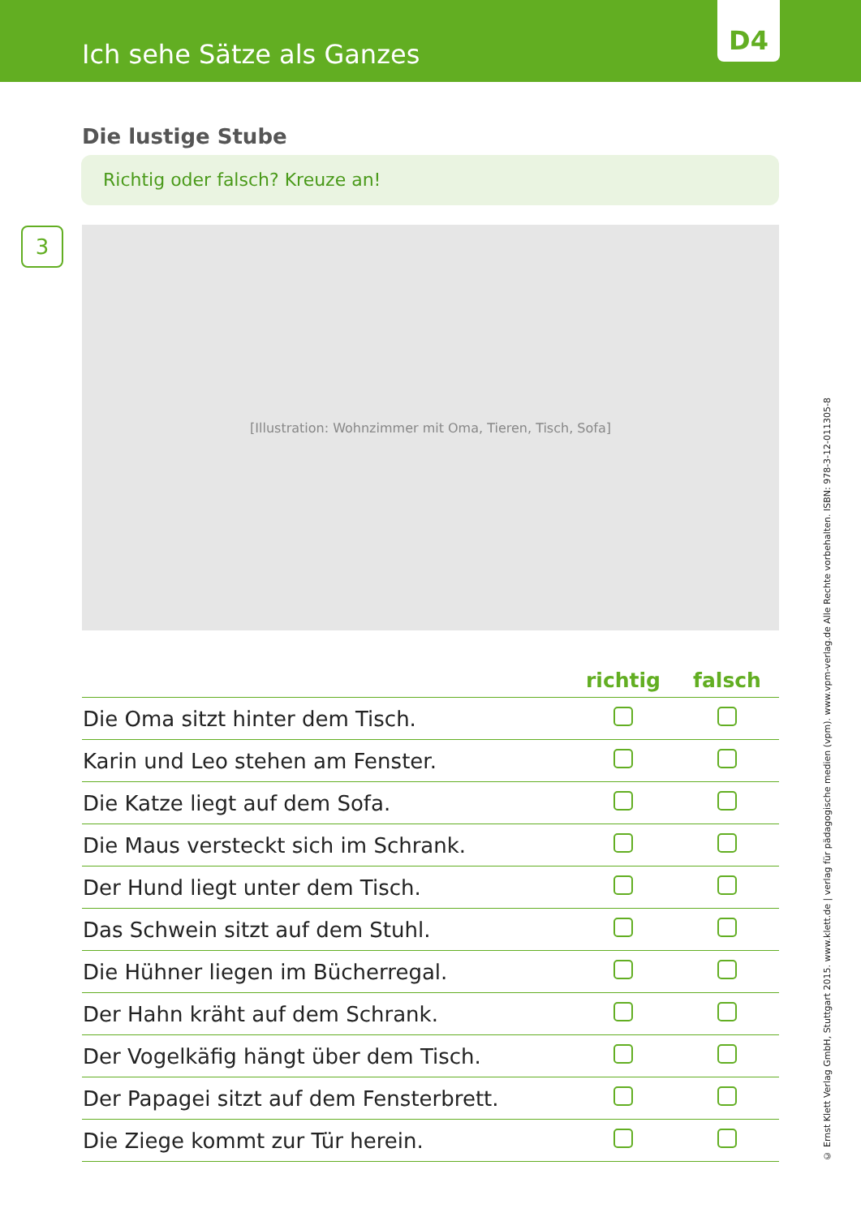Ich sehe Sätze als Ganzes
D4
Die lustige Stube
Richtig oder falsch? Kreuze an!
3
[Illustration: Wohnzimmer mit Oma, Tieren, Tisch, Sofa]
| | richtig | falsch |
| --- | --- | --- |
| Die Oma sitzt hinter dem Tisch. | | |
| Karin und Leo stehen am Fenster. | | |
| Die Katze liegt auf dem Sofa. | | |
| Die Maus versteckt sich im Schrank. | | |
| Der Hund liegt unter dem Tisch. | | |
| Das Schwein sitzt auf dem Stuhl. | | |
| Die Hühner liegen im Bücherregal. | | |
| Der Hahn kräht auf dem Schrank. | | |
| Der Vogelkäfig hängt über dem Tisch. | | |
| Der Papagei sitzt auf dem Fensterbrett. | | |
| Die Ziege kommt zur Tür herein. | | |
© Ernst Klett Verlag GmbH, Stuttgart 2015. www.klett.de | verlag für pädagogische medien (vpm). www.vpm-verlag.de Alle Rechte vorbehalten. ISBN: 978-3-12-011305-8